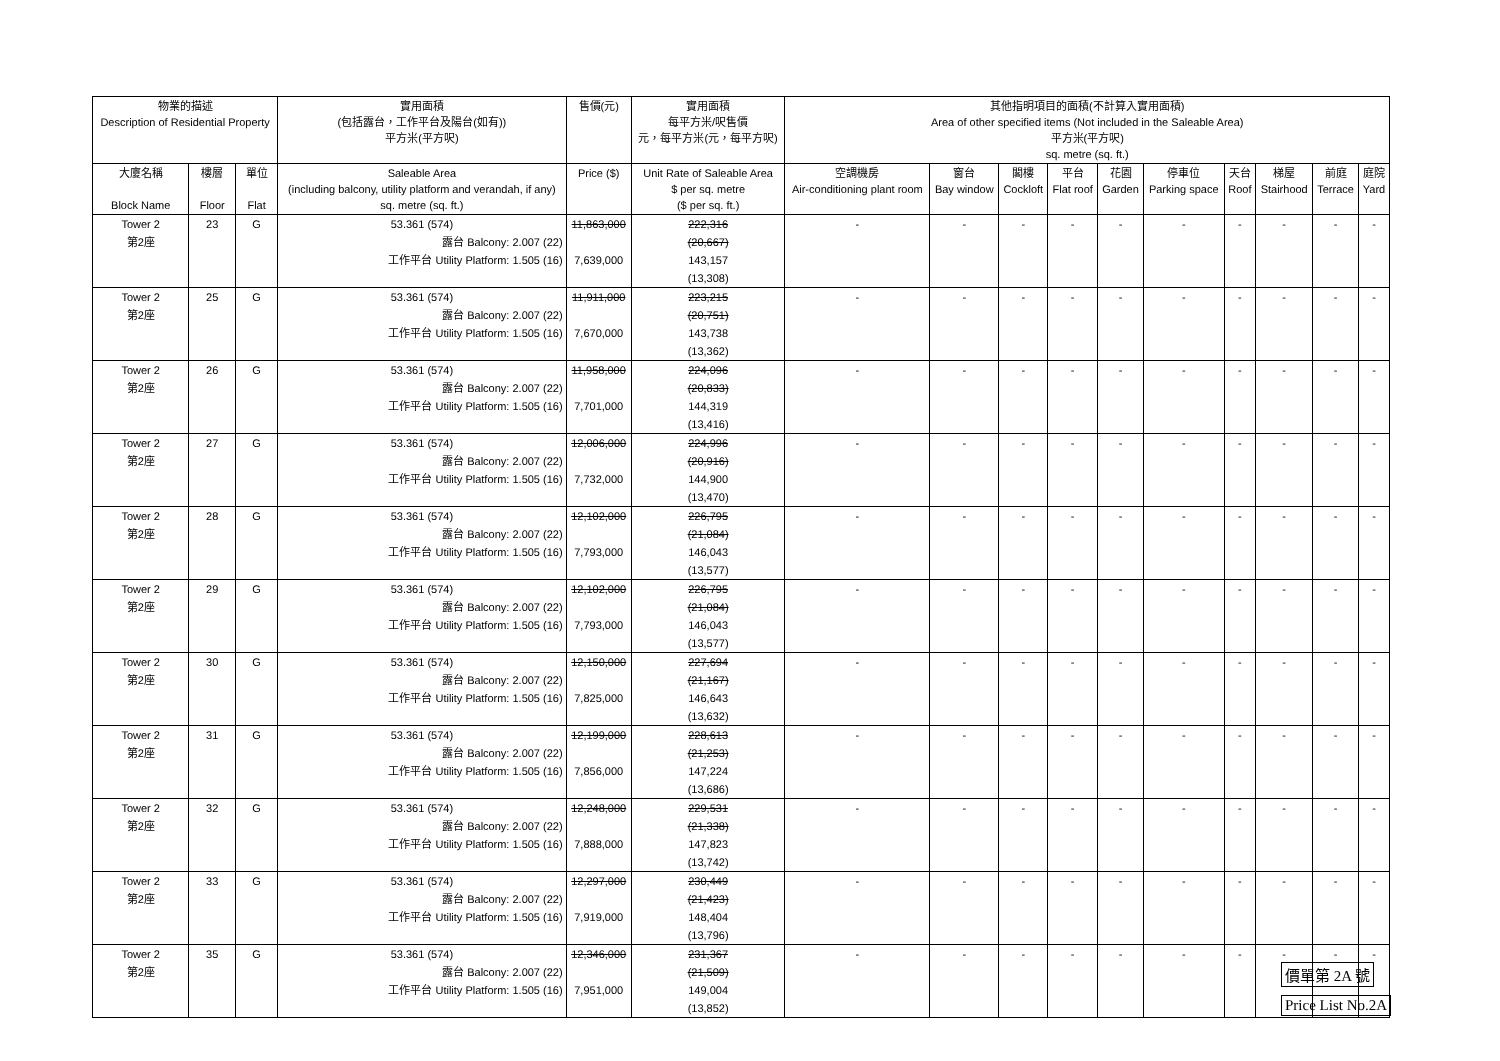| 物業的描述 Description of Residential Property | | | 實用面積 (包括露台，工作平台及陽台(如有)) 平方米(平方呎) | 售價(元) | 實用面積 每平方米/呎售價 元，每平方米(元，每平方呎) | 其他指明項目的面積(不計算入實用面積) Area of other specified items (Not included in the Saleable Area) 平方米(平方呎) sq. metre (sq. ft.) | | | | | | | | | |
| --- | --- | --- | --- | --- | --- | --- | --- | --- | --- | --- | --- | --- | --- | --- | --- |
| 大廈名稱 Block Name | 樓層 Floor | 單位 Flat | Saleable Area (including balcony, utility platform and verandah, if any) sq. metre (sq. ft.) | Price ($) | Unit Rate of Saleable Area $ per sq. metre ($ per sq. ft.) | 空調機房 Air-conditioning plant room | 窗台 Bay window | 閣樓 Cockloft | 平台 Flat roof | 花園 Garden | 停車位 Parking space | 天台 Roof | 梯屋 Stairhood | 前庭 Terrace | 庭院 Yard |
| Tower 2 | 23 | G | 53.361 (574) | 11,863,000 | 222,316 | - | - | - | - | - | - | - | - | - | - |
| 第2座 | | | 露台 Balcony: 2.007 (22) | | (20,667) | | | | | | | | | | |
| | | | 工作平台 Utility Platform: 1.505 (16) | 7,639,000 | 143,157 | | | | | | | | | | |
| | | | | | (13,308) | | | | | | | | | | |
| Tower 2 | 25 | G | 53.361 (574) | 11,911,000 | 223,215 | - | - | - | - | - | - | - | - | - | - |
| 第2座 | | | 露台 Balcony: 2.007 (22) | | (20,751) | | | | | | | | | | |
| | | | 工作平台 Utility Platform: 1.505 (16) | 7,670,000 | 143,738 | | | | | | | | | | |
| | | | | | (13,362) | | | | | | | | | | |
| Tower 2 | 26 | G | 53.361 (574) | 11,958,000 | 224,096 | - | - | - | - | - | - | - | - | - | - |
| 第2座 | | | 露台 Balcony: 2.007 (22) | | (20,833) | | | | | | | | | | |
| | | | 工作平台 Utility Platform: 1.505 (16) | 7,701,000 | 144,319 | | | | | | | | | | |
| | | | | | (13,416) | | | | | | | | | | |
| Tower 2 | 27 | G | 53.361 (574) | 12,006,000 | 224,996 | - | - | - | - | - | - | - | - | - | - |
| 第2座 | | | 露台 Balcony: 2.007 (22) | | (20,916) | | | | | | | | | | |
| | | | 工作平台 Utility Platform: 1.505 (16) | 7,732,000 | 144,900 | | | | | | | | | | |
| | | | | | (13,470) | | | | | | | | | | |
| Tower 2 | 28 | G | 53.361 (574) | 12,102,000 | 226,795 | - | - | - | - | - | - | - | - | - | - |
| 第2座 | | | 露台 Balcony: 2.007 (22) | | (21,084) | | | | | | | | | | |
| | | | 工作平台 Utility Platform: 1.505 (16) | 7,793,000 | 146,043 | | | | | | | | | | |
| | | | | | (13,577) | | | | | | | | | | |
| Tower 2 | 29 | G | 53.361 (574) | 12,102,000 | 226,795 | - | - | - | - | - | - | - | - | - | - |
| 第2座 | | | 露台 Balcony: 2.007 (22) | | (21,084) | | | | | | | | | | |
| | | | 工作平台 Utility Platform: 1.505 (16) | 7,793,000 | 146,043 | | | | | | | | | | |
| | | | | | (13,577) | | | | | | | | | | |
| Tower 2 | 30 | G | 53.361 (574) | 12,150,000 | 227,694 | - | - | - | - | - | - | - | - | - | - |
| 第2座 | | | 露台 Balcony: 2.007 (22) | | (21,167) | | | | | | | | | | |
| | | | 工作平台 Utility Platform: 1.505 (16) | 7,825,000 | 146,643 | | | | | | | | | | |
| | | | | | (13,632) | | | | | | | | | | |
| Tower 2 | 31 | G | 53.361 (574) | 12,199,000 | 228,613 | - | - | - | - | - | - | - | - | - | - |
| 第2座 | | | 露台 Balcony: 2.007 (22) | | (21,253) | | | | | | | | | | |
| | | | 工作平台 Utility Platform: 1.505 (16) | 7,856,000 | 147,224 | | | | | | | | | | |
| | | | | | (13,686) | | | | | | | | | | |
| Tower 2 | 32 | G | 53.361 (574) | 12,248,000 | 229,531 | - | - | - | - | - | - | - | - | - | - |
| 第2座 | | | 露台 Balcony: 2.007 (22) | | (21,338) | | | | | | | | | | |
| | | | 工作平台 Utility Platform: 1.505 (16) | 7,888,000 | 147,823 | | | | | | | | | | |
| | | | | | (13,742) | | | | | | | | | | |
| Tower 2 | 33 | G | 53.361 (574) | 12,297,000 | 230,449 | - | - | - | - | - | - | - | - | - | - |
| 第2座 | | | 露台 Balcony: 2.007 (22) | | (21,423) | | | | | | | | | | |
| | | | 工作平台 Utility Platform: 1.505 (16) | 7,919,000 | 148,404 | | | | | | | | | | |
| | | | | | (13,796) | | | | | | | | | | |
| Tower 2 | 35 | G | 53.361 (574) | 12,346,000 | 231,367 | - | - | - | - | - | - | - | - | - | - |
| 第2座 | | | 露台 Balcony: 2.007 (22) | | (21,509) | | | | | | | | | | |
| | | | 工作平台 Utility Platform: 1.505 (16) | 7,951,000 | 149,004 | | | | | | | | | | |
| | | | | | (13,852) | | | | | | | | | | |
價單第 2A 號
Price List No.2A